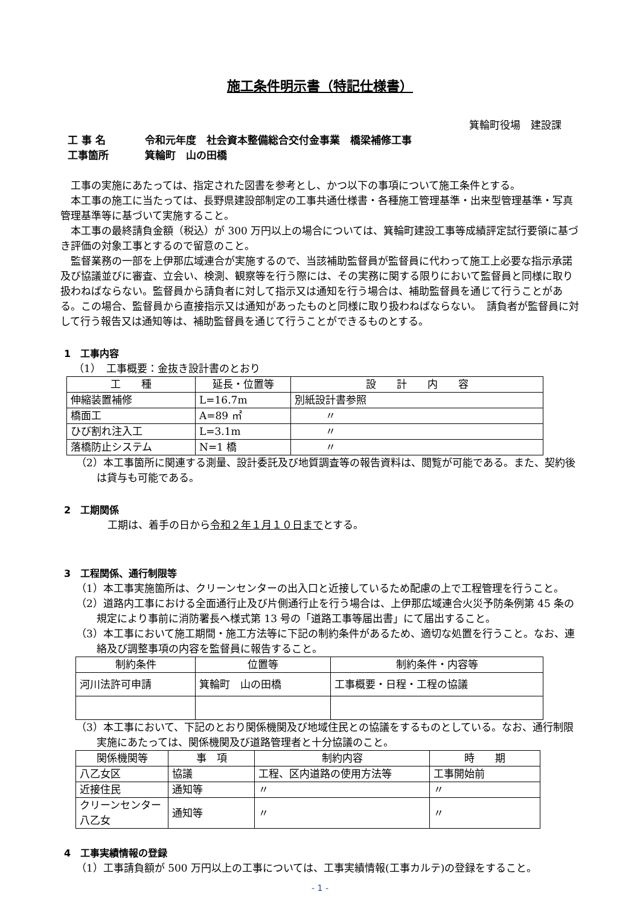施工条件明示書（特記仕様書）
箕輪町役場　建設課
工 事 名 令和元年度　社会資本整備総合交付金事業　橋梁補修工事
工事箇所 箕輪町　山の田橋
工事の実施にあたっては、指定された図書を参考とし、かつ以下の事項について施工条件とする。
本工事の施工に当たっては、長野県建設部制定の工事共通仕様書・各種施工管理基準・出来型管理基準・写真管理基準等に基づいて実施すること。
本工事の最終請負金額（税込）が 300 万円以上の場合については、箕輪町建設工事等成績評定試行要領に基づき評価の対象工事とするので留意のこと。
監督業務の一部を上伊那広域連合が実施するので、当該補助監督員が監督員に代わって施工上必要な指示承諾及び協議並びに審査、立会い、検測、観察等を行う際には、その実務に関する限りにおいて監督員と同様に取り扱わねばならない。監督員から請負者に対して指示又は通知を行う場合は、補助監督員を通じて行うことがある。この場合、監督員から直接指示又は通知があったものと同様に取り扱わねばならない。　請負者が監督員に対して行う報告又は通知等は、補助監督員を通じて行うことができるものとする。
1　工事内容
（1）　工事概要：金抜き設計書のとおり
| 工 種 | 延長・位置等 | 設 計 内 容 |
| --- | --- | --- |
| 伸縮装置補修 | L=16.7m | 別紙設計書参照 |
| 橋面工 | A=89 ㎡ | 〃 |
| ひび割れ注入工 | L=3.1m | 〃 |
| 落橋防止システム | N=1 橋 | 〃 |
（2）本工事箇所に関連する測量、設計委託及び地質調査等の報告資料は、閲覧が可能である。また、契約後は貸与も可能である。
2　工期関係
工期は、着手の日から令和２年１月１０日までとする。
3　工程関係、通行制限等
（1）本工事実施箇所は、クリーンセンターの出入口と近接しているため配慮の上で工程管理を行うこと。
（2）道路内工事における全面通行止及び片側通行止を行う場合は、上伊那広域連合火災予防条例第 45 条の規定により事前に消防署長へ様式第 13 号の「道路工事等届出書」にて届出すること。
（3）本工事において施工期間・施工方法等に下記の制約条件があるため、適切な処置を行うこと。なお、連絡及び調整事項の内容を監督員に報告すること。
| 制約条件 | 位置等 | 制約条件・内容等 |
| --- | --- | --- |
| 河川法許可申請 | 箕輪町 山の田橋 | 工事概要・日程・工程の協議 |
（3）本工事において、下記のとおり関係機関及び地域住民との協議をするものとしている。なお、通行制限実施にあたっては、関係機関及び道路管理者と十分協議のこと。
| 関係機関等 | 事 項 | 制約内容 | 時 期 |
| --- | --- | --- | --- |
| 八乙女区 | 協議 | 工程、区内道路の使用方法等 | 工事開始前 |
| 近接住民 | 通知等 | 〃 | 〃 |
| クリーンセンター八乙女 | 通知等 | 〃 | 〃 |
4　工事実績情報の登録
（1）工事請負額が 500 万円以上の工事については、工事実績情報(工事カルテ)の登録をすること。
- 1 -